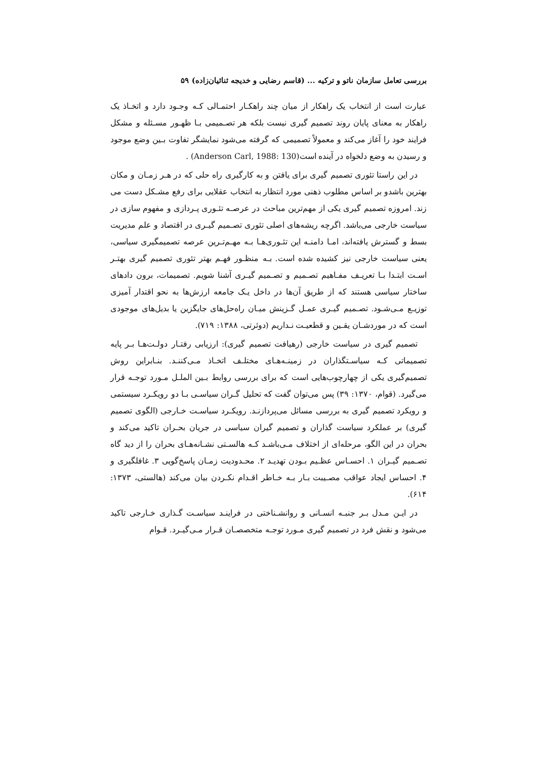بررسی تعامل سازمان ناتو و ترکیه ... (قاسم رضایی و خدیجه ثنائیان‌زاده) ۵۹
عبارت است از انتخاب یک راهکار از میان چند راهکـار احتمـالی کـه وجـود دارد و اتخـاذ یک راهکار به معنای پایان روند تصمیم گیری نیست بلکه هر تصـمیمی بـا ظهـور مسـئله و مشکل فرایند خود را آغاز می‌کند و معمولاً تصمیمی که گرفته می‌شود نمایشگر تفاوت بـین وضع موجود و رسیدن به وضع دلخواه در آینده است(Anderson Carl, 1988: 130) .
در این راستا تئوری تصمیم گیری برای یافتن و به کارگیری راه حلی که در هـر زمـان و مکان بهترین باشدو بر اساس مطلوب ذهنی مورد انتظار به انتخاب عقلایی برای رفع مشـکل دست می زند. امروزه تصمیم گیری یکی از مهم‌ترین مباحث در عرصـه تئـوری پـردازی و مفهوم سازی در سیاست خارجی می‌باشد. اگرچه ریشه‌های اصلی تئوری تصـمیم گیـری در اقتصاد و علم مدیریت بسط و گسترش یافته‌اند، امـا دامنـه این تئـوری‌هـا بـه مهـم‌تـرین عرصه تصمیمگیری سیاسی، یعنی سیاست خارجی نیز کشیده شده است. بـه منظـور فهـم بهتر تئوری تصمیم گیری بهتـر اسـت ابتـدا بـا تعریـف مفـاهیم تصـمیم و تصـمیم گیـری آشنا شویم. تصمیمات، برون دادهای ساختار سیاسی هستند که از طریق آن‌ها در داخل یـک جامعه ارزش‌ها به نحو اقتدار آمیزی توزیـع مـی‌شـود. تصـمیم گیـری عمـل گـزینش میـان راه‌حل‌های جایگزین یا بدیل‌های موجودی است که در موردشـان یقـین و قطعیـت نـداریم (دوئرتی، ۱۳۸۸: ۷۱۹).
تصمیم گیری در سیاست خارجی (رهیافت تصمیم گیری): ارزیابی رفتـار دولـت‌هـا بـر پایه تصمیماتی کـه سیاسـتگذاران در زمینـه‌هـای مختلـف اتخـاذ مـی‌کننـد. بنـابراین روش تصمیم‌گیری یکی از چهارچوب‌هایی است که برای بررسی روابط بـین الملـل مـورد توجـه قرار می‌گیرد. (قوام، ۱۳۷۰: ۳۹) پس می‌توان گفت که تحلیل گـران سیاسـی بـا دو رویکـرد سیستمی و رویکرد تصمیم گیری به بررسی مسائل می‌پردازنـد. رویکـرد سیاسـت خـارجی (الگوی تصمیم گیری) بر عملکرد سیاست گذاران و تصمیم گیران سیاسی در جریان بحـران تاکید می‌کند و بحران در این الگو، مرحله‌ای از اختلاف مـی‌باشـد کـه هالسـتی نشـانه‌هـای بحران را از دید گاه تصـمیم گیـران ۱. احسـاس عظـیم بـودن تهدیـد ۲. محـدودیت زمـان پاسخ‌گویی ۳. غافلگیری و ۴. احساس ایجاد عواقب مصـیبت بـار بـه خـاطر اقـدام نکـردن بیان می‌کند (هالستی، ۱۳۷۳: ۶۱۴).
در ایـن مـدل بـر جنبـه انسـانی و روانشـناختی در فراینـد سیاسـت گـذاری خـارجی تاکید می‌شود و نقش فرد در تصمیم گیری مـورد توجـه متخصصـان قـرار مـی‌گیـرد. قـوام